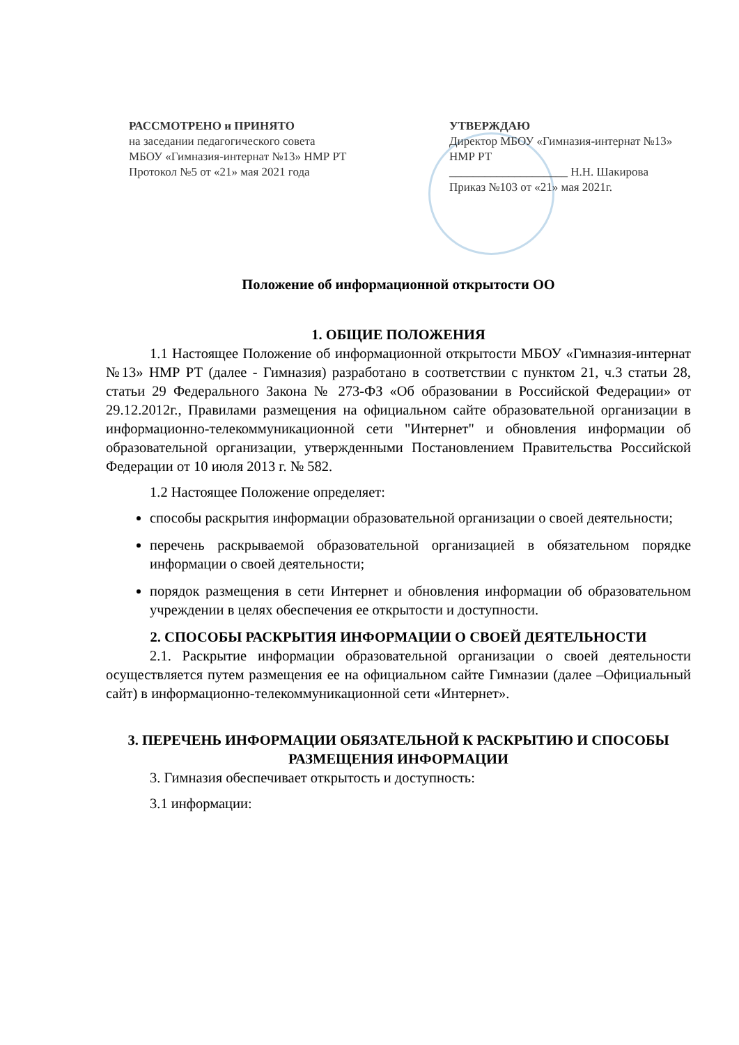РАССМОТРЕНО и ПРИНЯТО
на заседании педагогического совета
МБОУ «Гимназия-интернат №13» НМР РТ
Протокол №5 от «21» мая 2021 года
УТВЕРЖДАЮ
Директор МБОУ «Гимназия-интернат №13»
НМР РТ
____________________ Н.Н. Шакирова
Приказ №103 от «21» мая 2021г.
Положение об информационной открытости ОО
1. ОБЩИЕ ПОЛОЖЕНИЯ
1.1 Настоящее Положение об информационной открытости МБОУ «Гимназия-интернат №13» НМР РТ (далее - Гимназия) разработано в соответствии с пунктом 21, ч.3 статьи 28, статьи 29 Федерального Закона № 273-ФЗ «Об образовании в Российской Федерации» от 29.12.2012г., Правилами размещения на официальном сайте образовательной организации в информационно-телекоммуникационной сети "Интернет" и обновления информации об образовательной организации, утвержденными Постановлением Правительства Российской Федерации от 10 июля 2013 г. № 582.
1.2 Настоящее Положение определяет:
способы раскрытия информации образовательной организации о своей деятельности;
перечень раскрываемой образовательной организацией в обязательном порядке информации о своей деятельности;
порядок размещения в сети Интернет и обновления информации об образовательном учреждении в целях обеспечения ее открытости и доступности.
2. СПОСОБЫ РАСКРЫТИЯ ИНФОРМАЦИИ О СВОЕЙ ДЕЯТЕЛЬНОСТИ
2.1. Раскрытие информации образовательной организации о своей деятельности осуществляется путем размещения ее на официальном сайте Гимназии (далее –Официальный сайт) в информационно-телекоммуникационной сети «Интернет».
3. ПЕРЕЧЕНЬ ИНФОРМАЦИИ ОБЯЗАТЕЛЬНОЙ К РАСКРЫТИЮ И СПОСОБЫ РАЗМЕЩЕНИЯ ИНФОРМАЦИИ
3. Гимназия обеспечивает открытость и доступность:
3.1 информации: